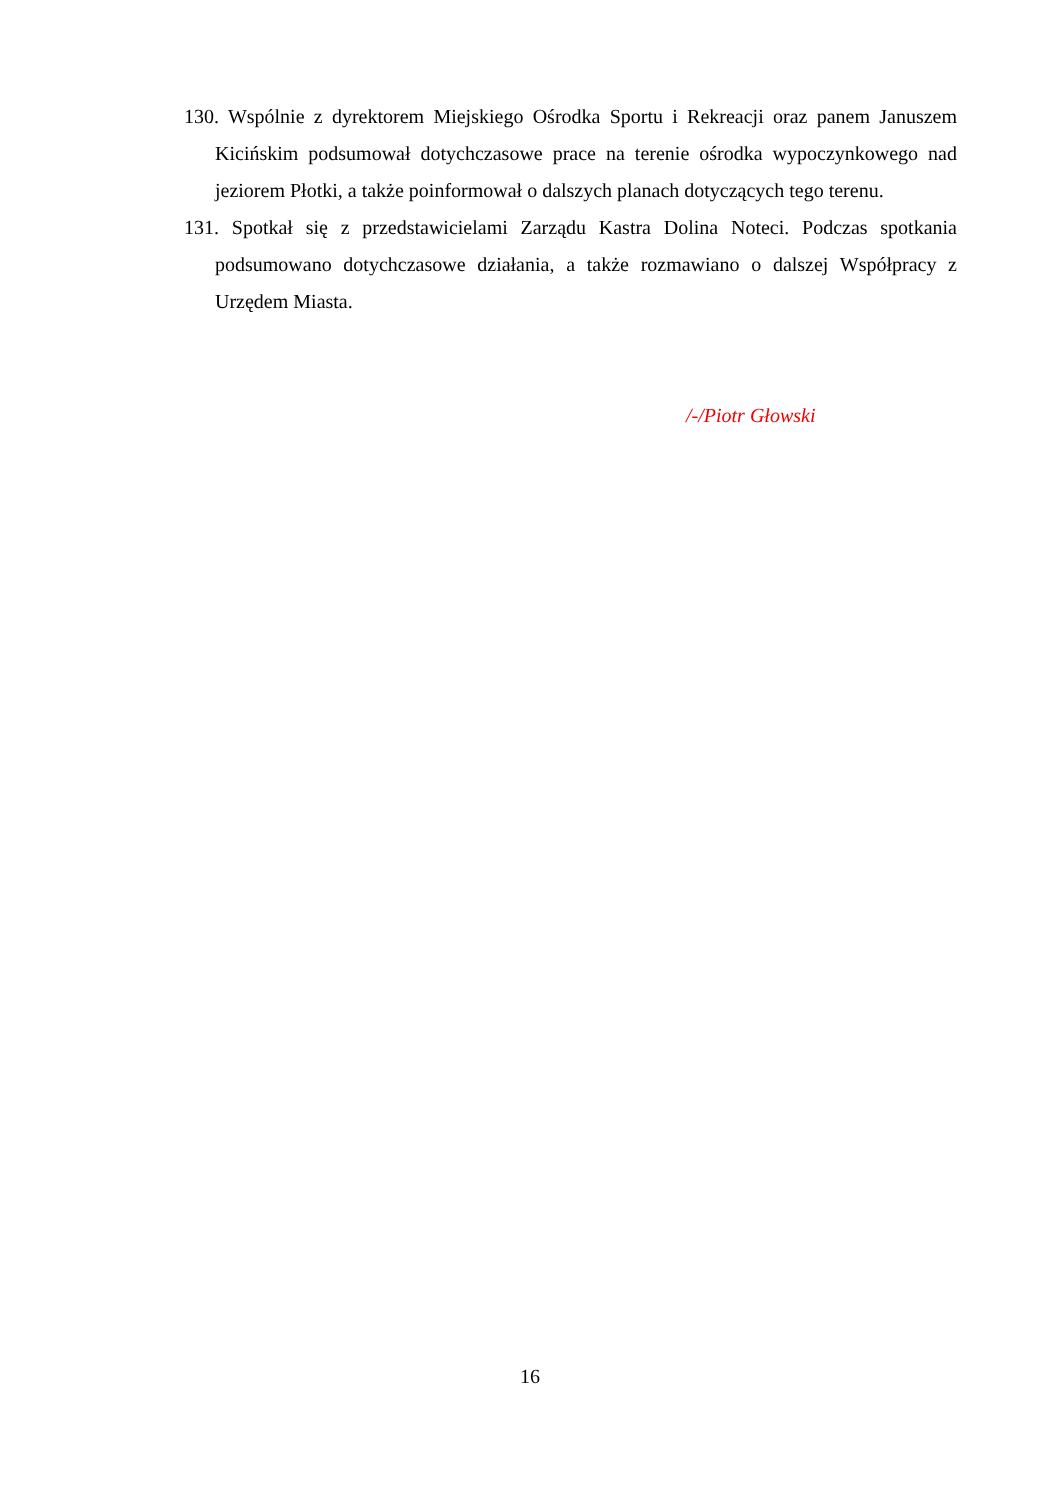130. Wspólnie z dyrektorem Miejskiego Ośrodka Sportu i Rekreacji oraz panem Januszem Kicińskim podsumował dotychczasowe prace na terenie ośrodka wypoczynkowego nad jeziorem Płotki, a także poinformował o dalszych planach dotyczących tego terenu.
131. Spotkał się z przedstawicielami Zarządu Kastra Dolina Noteci. Podczas spotkania podsumowano dotychczasowe działania, a także rozmawiano o dalszej Współpracy z Urzędem Miasta.
/-/Piotr Głowski
16